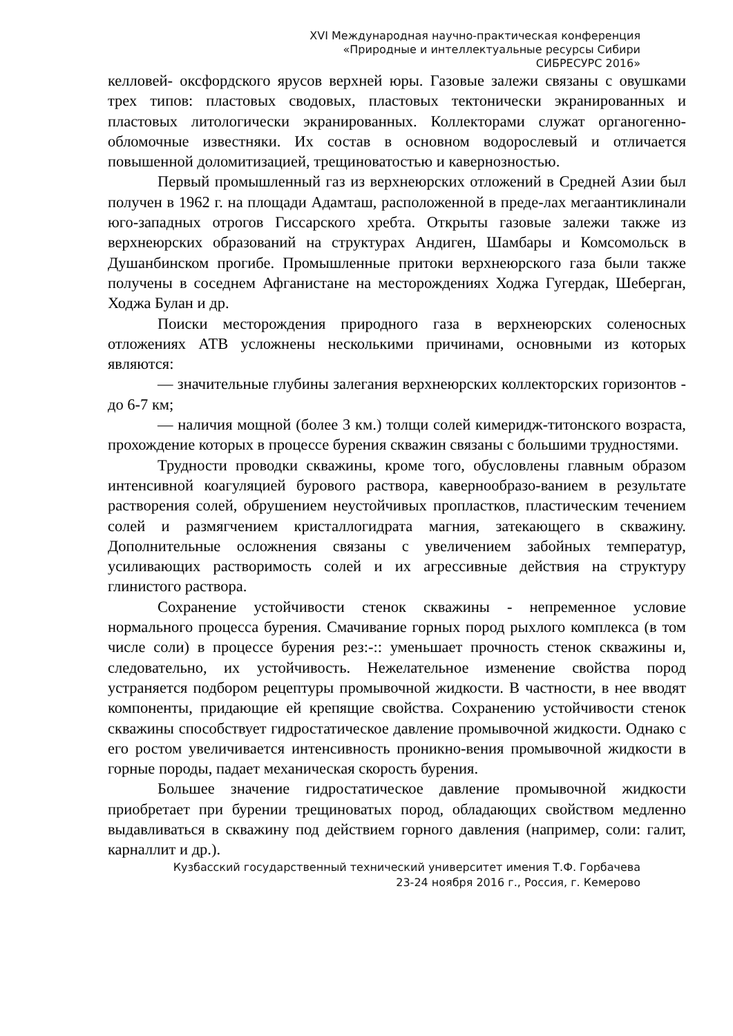XVI Международная научно-практическая конференция
«Природные и интеллектуальные ресурсы Сибири
СИБРЕСУРС 2016»
келловей- оксфордского ярусов верхней юры. Газовые залежи связаны с овушками трех типов: пластовых сводовых, пластовых тектонически экранированных и пластовых литологически экранированных. Коллекторами служат органогенно-обломочные известняки. Их состав в основном водорослевый и отличается повышенной доломитизацией, трещиноватостью и кавернозностью.
Первый промышленный газ из верхнеюрских отложений в Средней Азии был получен в 1962 г. на площади Адамташ, расположенной в преде-лах мегаантиклинали юго-западных отрогов Гиссарского хребта. Открыты газовые залежи также из верхнеюрских образований на структурах Андиген, Шамбары и Комсомольск в Душанбинском прогибе. Промышленные притоки верхнеюрского газа были также получены в соседнем Афганистане на месторождениях Ходжа Гугердак, Шеберган, Ходжа Булан и др.
Поиски месторождения природного газа в верхнеюрских соленосных отложениях АТВ усложнены несколькими причинами, основными из которых являются:
— значительные глубины залегания верхнеюрских коллекторских горизонтов - до 6-7 км;
— наличия мощной (более 3 км.) толщи солей кимеридж-титонского возраста, прохождение которых в процессе бурения скважин связаны с большими трудностями.
Трудности проводки скважины, кроме того, обусловлены главным образом интенсивной коагуляцией бурового раствора, кавернообразо-ванием в результате растворения солей, обрушением неустойчивых пропластков, пластическим течением солей и размягчением кристаллогидрата магния, затекающего в скважину. Дополнительные осложнения связаны с увеличением забойных температур, усиливающих растворимость солей и их агрессивные действия на структуру глинистого раствора.
Сохранение устойчивости стенок скважины - непременное условие нормального процесса бурения. Смачивание горных пород рыхлого комплекса (в том числе соли) в процессе бурения рез:-:: уменьшает прочность стенок скважины и, следовательно, их устойчивость. Нежелательное изменение свойства пород устраняется подбором рецептуры промывочной жидкости. В частности, в нее вводят компоненты, придающие ей крепящие свойства. Сохранению устойчивости стенок скважины способствует гидростатическое давление промывочной жидкости. Однако с его ростом увеличивается интенсивность проникно-вения промывочной жидкости в горные породы, падает механическая скорость бурения.
Большее значение гидростатическое давление промывочной жидкости приобретает при бурении трещиноватых пород, обладающих свойством медленно выдавливаться в скважину под действием горного давления (например, соли: галит, карналлит и др.).
Кузбасский государственный технический университет имения Т.Ф. Горбачева
23-24 ноября 2016 г., Россия, г. Кемерово